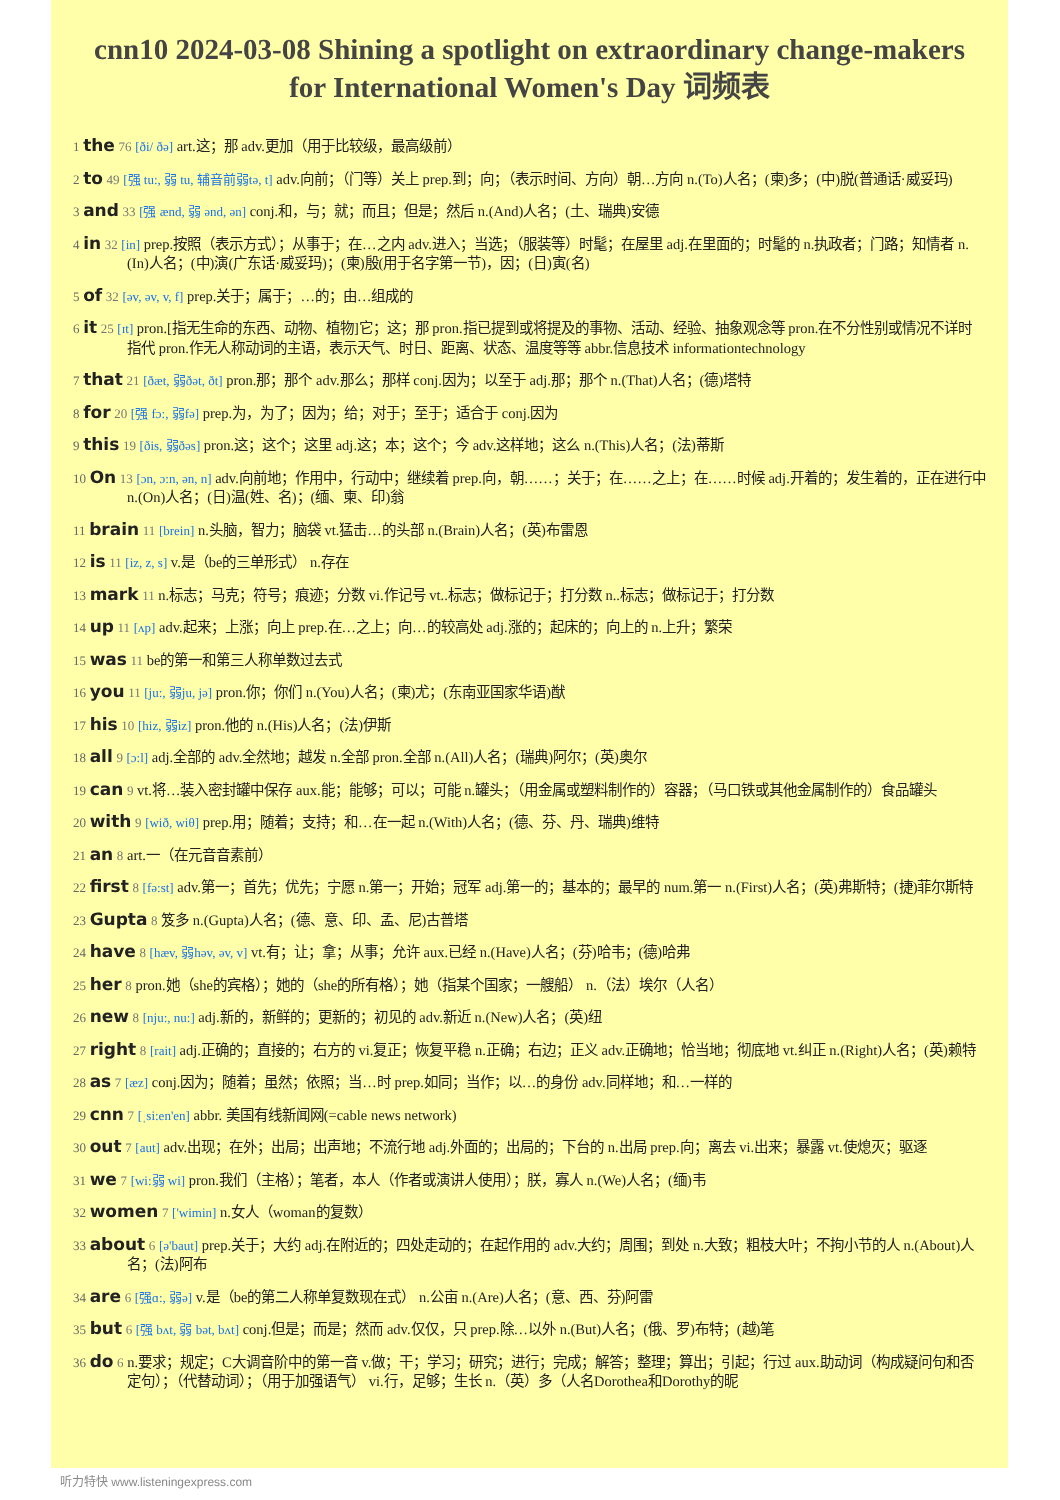cnn10 2024-03-08 Shining a spotlight on extraordinary change-makers for International Women's Day 词频表
1 the 76 [ði/ ðə] art.这；那 adv.更加（用于比较级，最高级前）
2 to 49 [强 tu:, 弱 tu, 辅音前弱tə, t] adv.向前；（门等）关上 prep.到；向；（表示时间、方向）朝…方向 n.(To)人名；(柬)多；(中)脱(普通话·威妥玛)
3 and 33 [强 ænd, 弱 ənd, ən] conj.和，与；就；而且；但是；然后 n.(And)人名；(土、瑞典)安德
4 in 32 [in] prep.按照（表示方式）；从事于；在…之内 adv.进入；当选；（服装等）时髦；在屋里 adj.在里面的；时髦的 n.执政者；门路；知情者 n.(In)人名；(中)演(广东话·威妥玛)；(柬)殷(用于名字第一节)，因；(日)寅(名)
5 of 32 [əv, əv, v, f] prep.关于；属于；…的；由…组成的
6 it 25 [ɪt] pron.[指无生命的东西、动物、植物]它；这；那 pron.指已提到或将提及的事物、活动、经验、抽象观念等 pron.在不分性别或情况不详时指代 pron.作无人称动词的主语，表示天气、时日、距离、状态、温度等等 abbr.信息技术 informationtechnology
7 that 21 [ðæt, 弱ðət, ðt] pron.那；那个 adv.那么；那样 conj.因为；以至于 adj.那；那个 n.(That)人名；(德)塔特
8 for 20 [强 fɔ:, 弱fə] prep.为，为了；因为；给；对于；至于；适合于 conj.因为
9 this 19 [ðis, 弱ðəs] pron.这；这个；这里 adj.这；本；这个；今 adv.这样地；这么 n.(This)人名；(法)蒂斯
10 On 13 [ɔn, ɔ:n, ən, n] adv.向前地；作用中，行动中；继续着 prep.向，朝……；关于；在……之上；在……时候 adj.开着的；发生着的，正在进行中 n.(On)人名；(日)温(姓、名)；(缅、柬、印)翁
11 brain 11 [brein] n.头脑，智力；脑袋 vt.猛击…的头部 n.(Brain)人名；(英)布雷恩
12 is 11 [iz, z, s] v.是（be的三单形式） n.存在
13 mark 11 n.标志；马克；符号；痕迹；分数 vi.作记号 vt..标志；做标记于；打分数 n..标志；做标记于；打分数
14 up 11 [ʌp] adv.起来；上涨；向上 prep.在…之上；向…的较高处 adj.涨的；起床的；向上的 n.上升；繁荣
15 was 11 be的第一和第三人称单数过去式
16 you 11 [ju:, 弱ju, jə] pron.你；你们 n.(You)人名；(柬)尤；(东南亚国家华语)猷
17 his 10 [hiz, 弱iz] pron.他的 n.(His)人名；(法)伊斯
18 all 9 [ɔ:l] adj.全部的 adv.全然地；越发 n.全部 pron.全部 n.(All)人名；(瑞典)阿尔；(英)奥尔
19 can 9 vt.将…装入密封罐中保存 aux.能；能够；可以；可能 n.罐头；（用金属或塑料制作的）容器；（马口铁或其他金属制作的）食品罐头
20 with 9 [wið, wiθ] prep.用；随着；支持；和…在一起 n.(With)人名；(德、芬、丹、瑞典)维特
21 an 8 art.一（在元音音素前）
22 first 8 [fə:st] adv.第一；首先；优先；宁愿 n.第一；开始；冠军 adj.第一的；基本的；最早的 num.第一 n.(First)人名；(英)弗斯特；(捷)菲尔斯特
23 Gupta 8 笈多 n.(Gupta)人名；(德、意、印、孟、尼)古普塔
24 have 8 [hæv, 弱həv, əv, v] vt.有；让；拿；从事；允许 aux.已经 n.(Have)人名；(芬)哈韦；(德)哈弗
25 her 8 pron.她（she的宾格）；她的（she的所有格）；她（指某个国家；一艘船） n.（法）埃尔（人名）
26 new 8 [nju:, nu:] adj.新的，新鲜的；更新的；初见的 adv.新近 n.(New)人名；(英)纽
27 right 8 [rait] adj.正确的；直接的；右方的 vi.复正；恢复平稳 n.正确；右边；正义 adv.正确地；恰当地；彻底地 vt.纠正 n.(Right)人名；(英)赖特
28 as 7 [æz] conj.因为；随着；虽然；依照；当…时 prep.如同；当作；以…的身份 adv.同样地；和…一样的
29 cnn 7 [ˌsi:en'en] abbr. 美国有线新闻网(=cable news network)
30 out 7 [aut] adv.出现；在外；出局；出声地；不流行地 adj.外面的；出局的；下台的 n.出局 prep.向；离去 vi.出来；暴露 vt.使熄灭；驱逐
31 we 7 [wi:弱 wi] pron.我们（主格）；笔者，本人（作者或演讲人使用）；朕，寡人 n.(We)人名；(缅)韦
32 women 7 ['wimin] n.女人（woman的复数）
33 about 6 [ə'baut] prep.关于；大约 adj.在附近的；四处走动的；在起作用的 adv.大约；周围；到处 n.大致；粗枝大叶；不拘小节的人 n.(About)人名；(法)阿布
34 are 6 [强ɑ:, 弱ə] v.是（be的第二人称单复数现在式） n.公亩 n.(Are)人名；(意、西、芬)阿雷
35 but 6 [强 bʌt, 弱 bət, bʌt] conj.但是；而是；然而 adv.仅仅，只 prep.除…以外 n.(But)人名；(俄、罗)布特；(越)笔
36 do 6 n.要求；规定；C大调音阶中的第一音 v.做；干；学习；研究；进行；完成；解答；整理；算出；引起；行过 aux.助动词（构成疑问句和否定句）；（代替动词）；（用于加强语气） vi.行，足够；生长 n.（英）多（人名Dorothea和Dorothy的昵
听力特快 www.listeningexpress.com